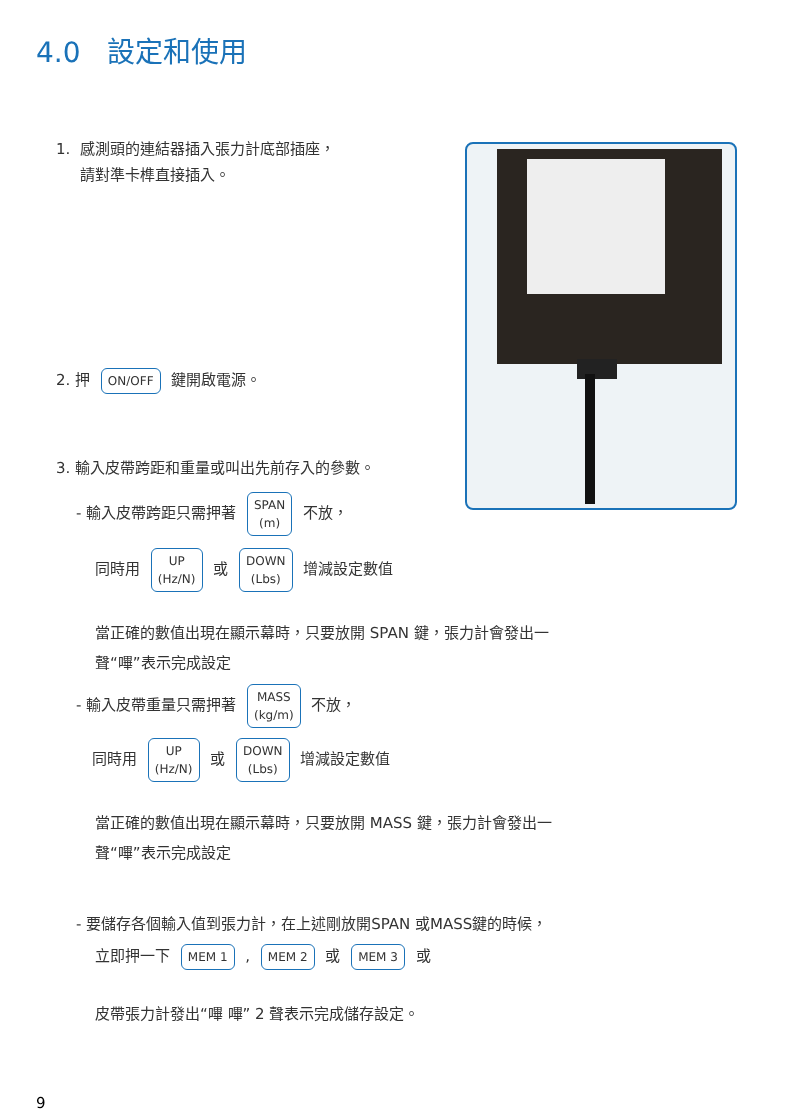4.0 設定和使用
1. 感測頭的連結器插入張力計底部插座，
請對準卡榫直接插入。
2. 押 ON/OFF 鍵開啟電源。
3. 輸入皮帶跨距和重量或叫出先前存入的參數。
- 輸入皮帶跨距只需押著 SPAN
(m) 不放，
同時用 UP
(Hz/N) 或 DOWN
(Lbs) 增減設定數值
當正確的數值出現在顯示幕時，只要放開 SPAN 鍵，張力計會發出一
聲“嗶”表示完成設定
- 輸入皮帶重量只需押著 MASS
(kg/m) 不放，
同時用 UP
(Hz/N) 或 DOWN
(Lbs) 增減設定數值
當正確的數值出現在顯示幕時，只要放開 MASS 鍵，張力計會發出一
聲“嗶”表示完成設定
- 要儲存各個輸入值到張力計，在上述剛放開SPAN 或MASS鍵的時候，
立即押一下 MEM 1 , MEM 2 或 MEM 3 或
皮帶張力計發出“嗶 嗶” 2 聲表示完成儲存設定。
9